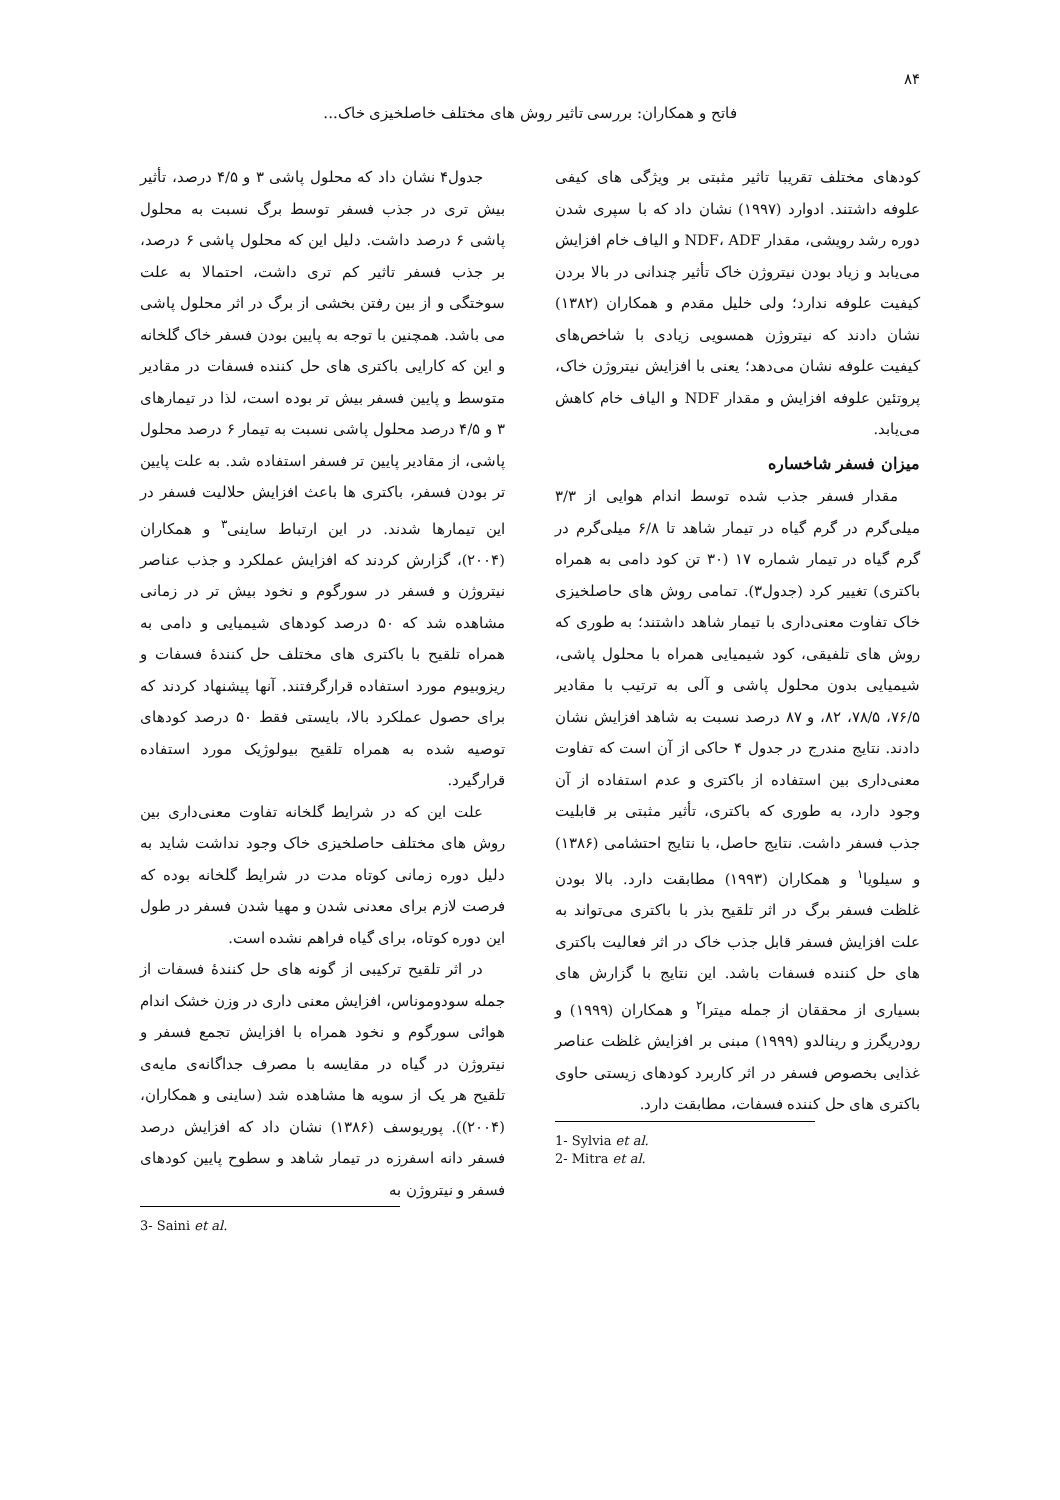۸۴
فاتح و همکاران: بررسی تاثیر روش های مختلف خاصلخیزی خاک...
کودهای مختلف تقریبا تاثیر مثبتی بر ویژگی های کیفی علوفه داشتند. ادوارد (۱۹۹۷) نشان داد که با سپری شدن دوره رشد رویشی، مقدار NDF، ADF و الیاف خام افزایش می‌یابد و زیاد بودن نیتروژن خاک تأثیر چندانی در بالا بردن کیفیت علوفه ندارد؛ ولی خلیل مقدم و همکاران (۱۳۸۲) نشان دادند که نیتروژن همسویی زیادی با شاخص‌های کیفیت علوفه نشان می‌دهد؛ یعنی با افزایش نیتروژن خاک، پروتئین علوفه افزایش و مقدار NDF و الیاف خام کاهش می‌یابد.
میزان فسفر شاخساره
مقدار فسفر جذب شده توسط اندام هوایی از ۳/۳ میلی‌گرم در گرم گیاه در تیمار شاهد تا ۶/۸ میلی‌گرم در گرم گیاه در تیمار شماره ۱۷ (۳۰ تن کود دامی به همراه باکتری) تغییر کرد (جدول۳). تمامی روش های حاصلخیزی خاک تفاوت معنی‌داری با تیمار شاهد داشتند؛ به طوری که روش های تلفیقی، کود شیمیایی همراه با محلول پاشی، شیمیایی بدون محلول پاشی و آلی به ترتیب با مقادیر ۷۶/۵، ۷۸/۵، ۸۲، و ۸۷ درصد نسبت به شاهد افزایش نشان دادند. نتایج مندرج در جدول ۴ حاکی از آن است که تفاوت معنی‌داری بین استفاده از باکتری و عدم استفاده از آن وجود دارد، به طوری که باکتری، تأثیر مثبتی بر قابلیت جذب فسفر داشت. نتایج حاصل، با نتایج احتشامی (۱۳۸۶) و سیلویا<sup>۱</sup> و همکاران (۱۹۹۳) مطابقت دارد. بالا بودن غلظت فسفر برگ در اثر تلقیح بذر با باکتری می‌تواند به علت افزایش فسفر قابل جذب خاک در اثر فعالیت باکتری های حل کننده فسفات باشد. این نتایج با گزارش های بسیاری از محققان از جمله میترا<sup>۲</sup> و همکاران (۱۹۹۹) و رودریگرز و رینالدو (۱۹۹۹) مبنی بر افزایش غلظت عناصر غذایی بخصوص فسفر در اثر کاربرد کودهای زیستی حاوی باکتری های حل کننده فسفات، مطابقت دارد.
1- Sylvia et al.
2- Mitra et al.
جدول۴ نشان داد که محلول پاشی ۳ و ۴/۵ درصد، تأثیر بیش تری در جذب فسفر توسط برگ نسبت به محلول پاشی ۶ درصد داشت. دلیل این که محلول پاشی ۶ درصد، بر جذب فسفر تاثیر کم تری داشت، احتمالا به علت سوختگی و از بین رفتن بخشی از برگ در اثر محلول پاشی می باشد. همچنین با توجه به پایین بودن فسفر خاک گلخانه و این که کارایی باکتری های حل کننده فسفات در مقادیر متوسط و پایین فسفر بیش تر بوده است، لذا در تیمارهای ۳ و ۴/۵ درصد محلول پاشی نسبت به تیمار ۶ درصد محلول پاشی، از مقادیر پایین تر فسفر استفاده شد. به علت پایین تر بودن فسفر، باکتری ها باعث افزایش حلالیت فسفر در این تیمارها شدند. در این ارتباط ساینی<sup>۳</sup> و همکاران (۲۰۰۴)، گزارش کردند که افزایش عملکرد و جذب عناصر نیتروژن و فسفر در سورگوم و نخود بیش تر در زمانی مشاهده شد که ۵۰ درصد کودهای شیمیایی و دامی به همراه تلقیح با باکتری های مختلف حل کنندهٔ فسفات و ریزوبیوم مورد استفاده قرارگرفتند. آنها پیشنهاد کردند که برای حصول عملکرد بالا، بایستی فقط ۵۰ درصد کودهای توصیه شده به همراه تلقیح بیولوژیک مورد استفاده قرارگیرد.
علت این که در شرایط گلخانه تفاوت معنی‌داری بین روش های مختلف حاصلخیزی خاک وجود نداشت شاید به دلیل دوره زمانی کوتاه مدت در شرایط گلخانه بوده که فرصت لازم برای معدنی شدن و مهیا شدن فسفر در طول این دوره کوتاه، برای گیاه فراهم نشده است.
در اثر تلقیح ترکیبی از گونه های حل کنندهٔ فسفات از جمله سودوموناس، افزایش معنی داری در وزن خشک اندام هوائی سورگوم و نخود همراه با افزایش تجمع فسفر و نیتروژن در گیاه در مقایسه با مصرف جداگانه‌ی مایه‌ی تلقیح هر یک از سویه ها مشاهده شد (ساینی و همکاران، (۲۰۰۴)). پوریوسف (۱۳۸۶) نشان داد که افزایش درصد فسفر دانه اسفرزه در تیمار شاهد و سطوح پایین کودهای فسفر و نیتروژن به
3- Saini et al.